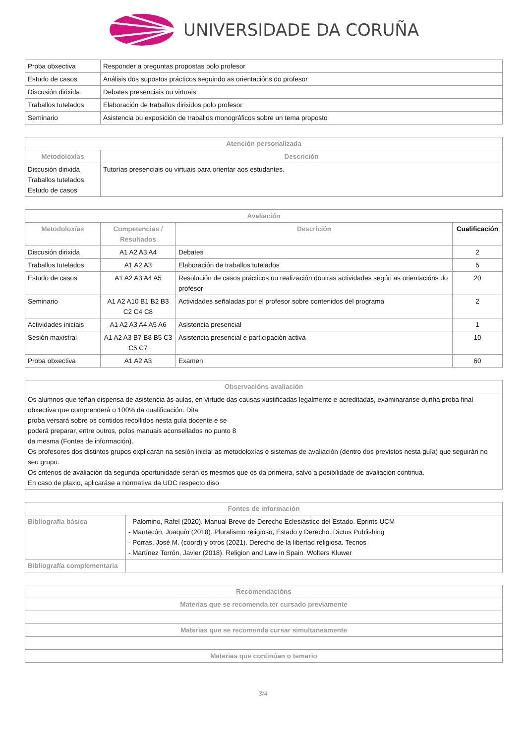UNIVERSIDADE DA CORUÑA
| Proba obxectiva | Responder a preguntas propostas polo profesor |
| Estudo de casos | Análisis dos supostos prácticos seguindo as orientacións do profesor |
| Discusión dirixida | Debates presenciais ou virtuais |
| Traballos tutelados | Elaboración de traballos dirixidos polo profesor |
| Seminario | Asistencia ou exposición de traballos monográficos sobre un tema proposto |
| Atención personalizada | |
| --- | --- |
| Metodoloxías | Descrición |
| Discusión dirixida Traballos tutelados Estudo de casos | Tutorías presenciais ou virtuais para orientar aos estudantes. |
| Avaliación | | | |
| --- | --- | --- | --- |
| Metodoloxías | Competencias / Resultados | Descrición | Cualificación |
| Discusión dirixida | A1 A2 A3 A4 | Debates | 2 |
| Traballos tutelados | A1 A2 A3 | Elaboración de traballos tutelados | 5 |
| Estudo de casos | A1 A2 A3 A4 A5 | Resolución de casos prácticos ou realización doutras actividades según as orientacións do profesor | 20 |
| Seminario | A1 A2 A10 B1 B2 B3 C2 C4 C8 | Actividades señaladas por el profesor sobre contenidos del programa | 2 |
| Actividades iniciais | A1 A2 A3 A4 A5 A6 | Asistencia presencial | 1 |
| Sesión maxistral | A1 A2 A3 B7 B8 B5 C3 C5 C7 | Asistencia presencial e participación activa | 10 |
| Proba obxectiva | A1 A2 A3 | Examen | 60 |
| Observacións avaliación |
| --- |
| Os alumnos que teñan dispensa de asistencia ás aulas, en virtude das causas xustificadas legalmente e acreditadas, examinaranse dunha proba final obxectiva que comprenderá o 100% da cualificación. Dita proba versará sobre os contidos recollidos nesta guía docente e se poderá preparar, entre outros, polos manuais aconsellados no punto 8 da mesma (Fontes de información). Os profesores dos distintos grupos explicarán na sesión inicial as metodoloxías e sistemas de avaliación (dentro dos previstos nesta guía) que seguirán no seu grupo. Os criterios de avaliación da segunda oportunidade serán os mesmos que os da primeira, salvo a posibilidade de avaliación continua. En caso de plaxio, aplicaráse a normativa da UDC respecto diso |
| Fontes de información | |
| --- | --- |
| Bibliografía básica | - Palomino, Rafel (2020). Manual Breve de Derecho Eclesiástico del Estado. Eprints UCM - Mantecón, Joaquín (2018). Pluralismo religioso, Estado y Derecho. Dictus Publishing - Porras, José M. (coord) y otros (2021). Derecho de la libertad religiosa. Tecnos - Martínez Torrón, Javier (2018). Religion and Law in Spain. Wolters Kluwer |
| Bibliografía complementaria | |
| Recomendacións |
| --- |
| Materias que se recomenda ter cursado previamente |
| Materias que se recomenda cursar simultaneamente |
| Materias que continúan o temario |
3/4